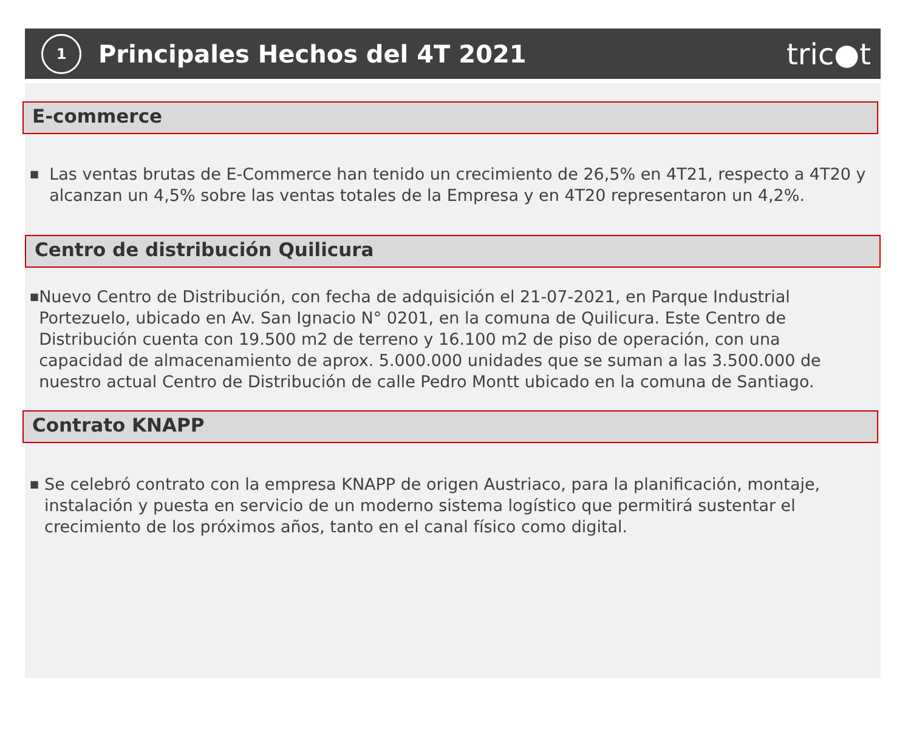1
Principales Hechos del 4T 2021
tric●t
E-commerce
■
Las ventas brutas de E-Commerce han tenido un crecimiento de 26,5% en 4T21, respecto a 4T20 y alcanzan un 4,5% sobre las ventas totales de la Empresa y en 4T20 representaron un 4,2%.
Centro de distribución Quilicura
■
Nuevo Centro de Distribución, con fecha de adquisición el 21-07-2021, en Parque Industrial Portezuelo, ubicado en Av. San Ignacio N° 0201, en la comuna de Quilicura. Este Centro de Distribución cuenta con 19.500 m2 de terreno y 16.100 m2 de piso de operación, con una capacidad de almacenamiento de aprox. 5.000.000 unidades que se suman a las 3.500.000 de nuestro actual Centro de Distribución de calle Pedro Montt ubicado en la comuna de Santiago.
Contrato KNAPP
■
Se celebró contrato con la empresa KNAPP de origen Austriaco, para la planificación, montaje, instalación y puesta en servicio de un moderno sistema logístico que permitirá sustentar el crecimiento de los próximos años, tanto en el canal físico como digital.